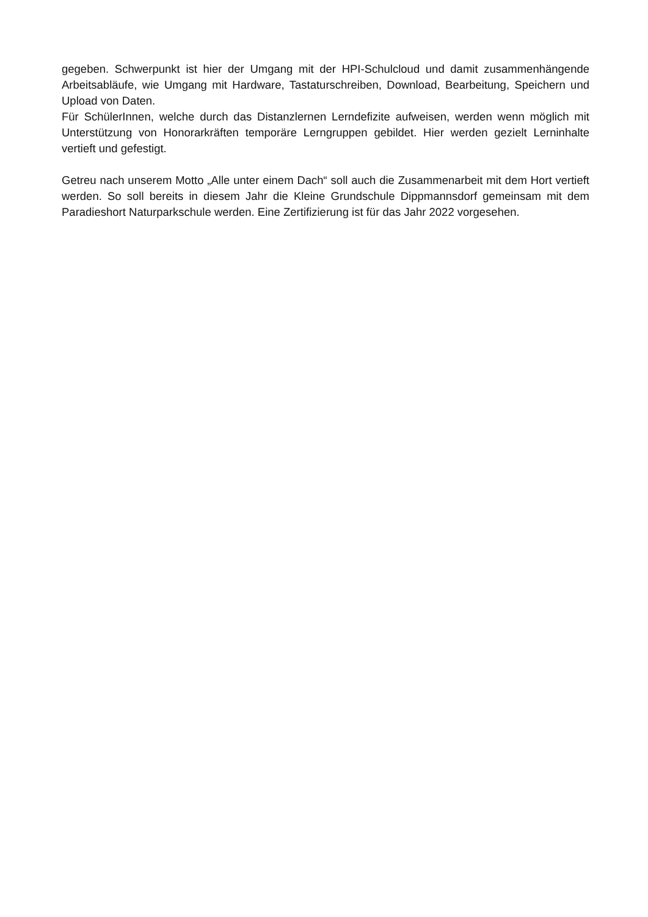gegeben. Schwerpunkt ist hier der Umgang mit der HPI-Schulcloud und damit zusammenhängende Arbeitsabläufe, wie Umgang mit Hardware, Tastaturschreiben, Download, Bearbeitung, Speichern und Upload von Daten.
Für SchülerInnen, welche durch das Distanzlernen Lerndefizite aufweisen, werden wenn möglich mit Unterstützung von Honorarkräften temporäre Lerngruppen gebildet. Hier werden gezielt Lerninhalte vertieft und gefestigt.
Getreu nach unserem Motto „Alle unter einem Dach“ soll auch die Zusammenarbeit mit dem Hort vertieft werden. So soll bereits in diesem Jahr die Kleine Grundschule Dippmannsdorf gemeinsam mit dem Paradieshort Naturparkschule werden. Eine Zertifizierung ist für das Jahr 2022 vorgesehen.